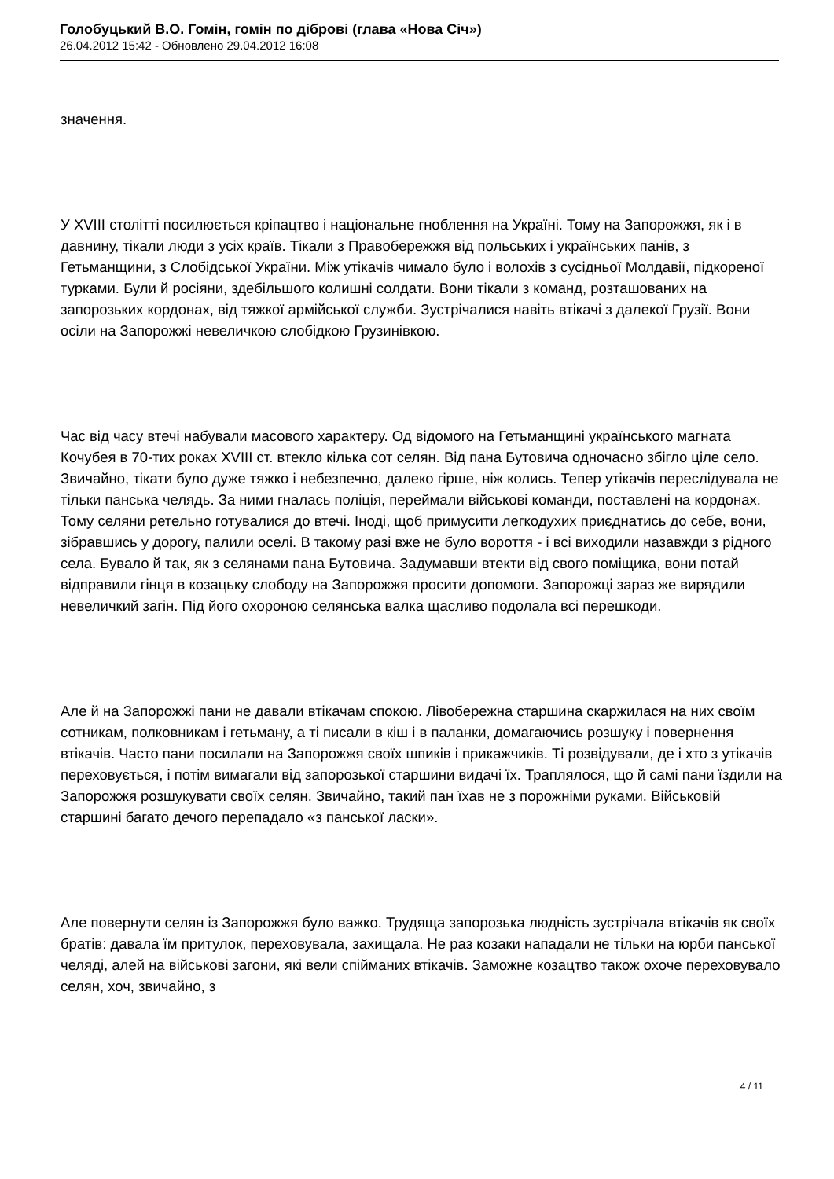Голобуцький В.О. Гомін, гомін по діброві (глава «Нова Січ»)
26.04.2012 15:42 - Обновлено 29.04.2012 16:08
значення.
У XVIII столітті посилюється кріпацтво і національне гноблення на Україні. Тому на Запорожжя, як і в давнину, тікали люди з усіх країв. Тікали з Правобережжя від польських і українських панів, з Гетьманщини, з Слобідської України. Між утікачів чимало було і волохів з сусідньої Молдавії, підкореної турками. Були й росіяни, здебільшого колишні солдати. Вони тікали з команд, розташованих на запорозьких кордонах, від тяжкої армійської служби. Зустрічалися навіть втікачі з далекої Грузії. Вони осіли на Запорожжі невеличкою слобідкою Грузинівкою.
Час від часу втечі набували масового характеру. Од відомого на Гетьманщині українського магната Кочубея в 70-тих роках XVIII ст. втекло кілька сот селян. Від пана Бутовича одночасно збігло ціле село. Звичайно, тікати було дуже тяжко і небезпечно, далеко гірше, ніж колись. Тепер утікачів переслідувала не тільки панська челядь. За ними гналась поліція, переймали військові команди, поставлені на кордонах. Тому селяни ретельно готувалися до втечі. Іноді, щоб примусити легкодухих приєднатись до себе, вони, зібравшись у дорогу, палили оселі. В такому разі вже не було вороття - і всі виходили назавжди з рідного села. Бувало й так, як з селянами пана Бутовича. Задумавши втекти від свого поміщика, вони потай відправили гінця в козацьку слободу на Запорожжя просити допомоги. Запорожці зараз же вирядили невеличкий загін. Під його охороною селянська валка щасливо подолала всі перешкоди.
Але й на Запорожжі пани не давали втікачам спокою. Лівобережна старшина скаржилася на них своїм сотникам, полковникам і гетьману, а ті писали в кіш і в паланки, домагаючись розшуку і повернення втікачів. Часто пани посилали на Запорожжя своїх шпиків і прикажчиків. Ті розвідували, де і хто з утікачів переховується, і потім вимагали від запорозької старшини видачі їх. Траплялося, що й самі пани їздили на Запорожжя розшукувати своїх селян. Звичайно, такий пан їхав не з порожніми руками. Військовій старшині багато дечого перепадало «з панської ласки».
Але повернути селян із Запорожжя було важко. Трудяща запорозька людність зустрічала втікачів як своїх братів: давала їм притулок, переховувала, захищала. Не раз козаки нападали не тільки на юрби панської челяді, алей на військові загони, які вели спійманих втікачів. Заможне козацтво також охоче переховувало селян, хоч, звичайно, з
4 / 11